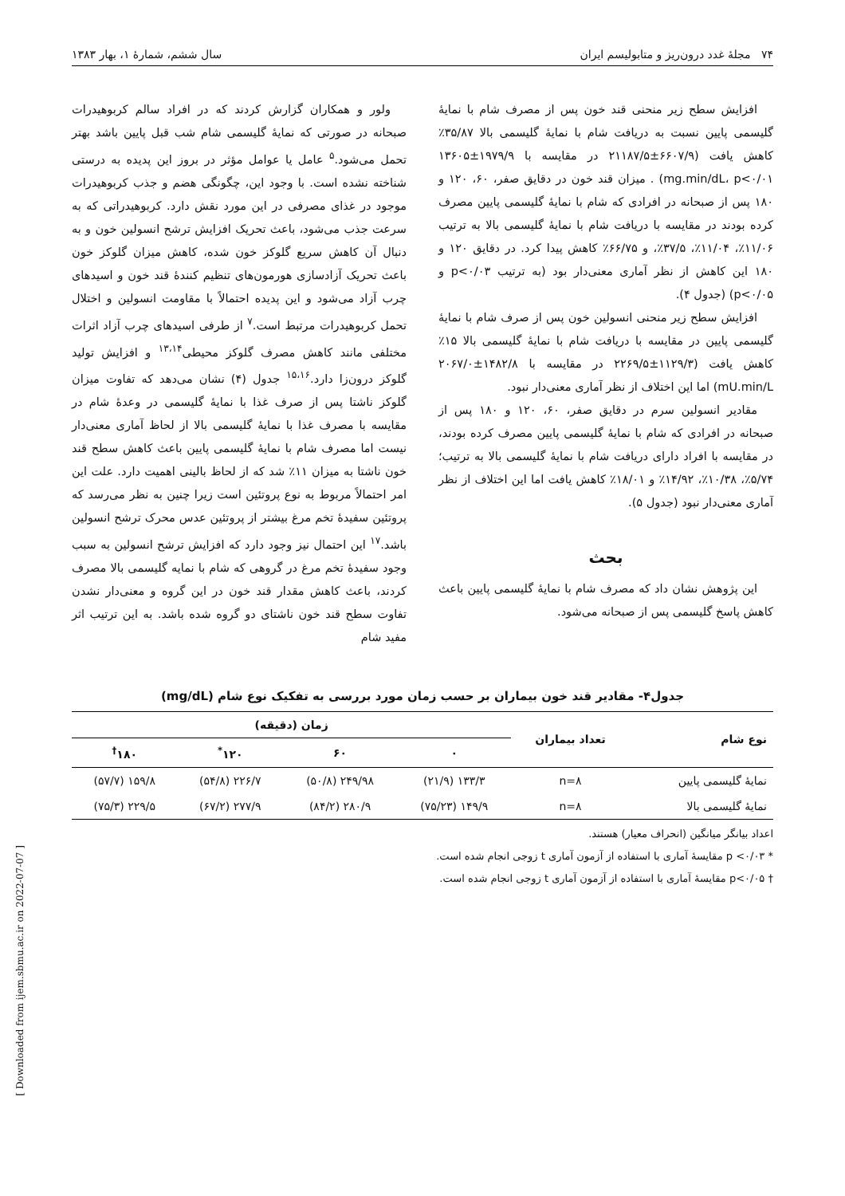۷۴ مجلهٔ غدد درون‌ریز و متابولیسم ایران سال ششم، شمارهٔ ۱، بهار ۱۳۸۳
افزایش سطح زیر منحنی قند خون پس از مصرف شام با نمایهٔ گلیسمی پایین نسبت به دریافت شام با نمایهٔ گلیسمی بالا ۳۵/۸۷٪ کاهش یافت (۶۶۰۷/۹±۲۱۱۸۷/۵ در مقایسه با ۱۹۷۹/۹±۱۳۶۰۵ mg.min/dL، p<۰/۰۱) . میزان قند خون در دقایق صفر، ۶۰، ۱۲۰ و ۱۸۰ پس از صبحانه در افرادی که شام با نمایهٔ گلیسمی پایین مصرف کرده بودند در مقایسه با دریافت شام با نمایهٔ گلیسمی بالا به ترتیب ۱۱/۰۶٪، ۱۱/۰۴٪، ۳۷/۵٪، و ۶۶/۷۵٪ کاهش پیدا کرد. در دقایق ۱۲۰ و ۱۸۰ این کاهش از نظر آماری معنی‌دار بود (به ترتیب p<۰/۰۳ و p<۰/۰۵) (جدول ۴).
افزایش سطح زیر منحنی انسولین خون پس از صرف شام با نمایهٔ گلیسمی پایین در مقایسه با دریافت شام با نمایهٔ گلیسمی بالا ۱۵٪ کاهش یافت (۱۱۲۹/۳±۲۲۶۹/۵ در مقایسه با ۱۴۸۲/۸±۲۰۶۷/۰ mU.min/L) اما این اختلاف از نظر آماری معنی‌دار نبود.
مقادیر انسولین سرم در دقایق صفر، ۶۰، ۱۲۰ و ۱۸۰ پس از صبحانه در افرادی که شام با نمایهٔ گلیسمی پایین مصرف کرده بودند، در مقایسه با افراد دارای دریافت شام با نمایهٔ گلیسمی بالا به ترتیب؛ ۵/۷۴٪، ۱۰/۳۸٪، ۱۴/۹۲٪ و ۱۸/۰۱٪ کاهش یافت اما این اختلاف از نظر آماری معنی‌دار نبود (جدول ۵).
بحث
این پژوهش نشان داد که مصرف شام با نمایهٔ گلیسمی پایین باعث کاهش پاسخ گلیسمی پس از صبحانه می‌شود.
ولور و همکاران گزارش کردند که در افراد سالم کربوهیدرات صبحانه در صورتی که نمایهٔ گلیسمی شام شب قبل پایین باشد بهتر تحمل می‌شود.<sup>۵</sup> عامل یا عوامل مؤثر در بروز این پدیده به درستی شناخته نشده است. با وجود این، چگونگی هضم و جذب کربوهیدرات موجود در غذای مصرفی در این مورد نقش دارد. کربوهیدراتی که به سرعت جذب می‌شود، باعث تحریک افزایش ترشح انسولین خون و به دنبال آن کاهش سریع گلوکز خون شده، کاهش میزان گلوکز خون باعث تحریک آزادسازی هورمون‌های تنظیم کنندهٔ قند خون و اسیدهای چرب آزاد می‌شود و این پدیده احتمالاً با مقاومت انسولین و اختلال تحمل کربوهیدرات مرتبط است.<sup>۷</sup> از طرفی اسیدهای چرب آزاد اثرات مختلفی مانند کاهش مصرف گلوکز محیطی<sup>۱۳،۱۴</sup> و افزایش تولید گلوکز درون‌زا دارد.<sup>۱۵،۱۶</sup> جدول (۴) نشان می‌دهد که تفاوت میزان گلوکز ناشتا پس از صرف غذا با نمایهٔ گلیسمی در وعدهٔ شام در مقایسه با مصرف غذا با نمایهٔ گلیسمی بالا از لحاظ آماری معنی‌دار نیست اما مصرف شام با نمایهٔ گلیسمی پایین باعث کاهش سطح قند خون ناشتا به میزان ۱۱٪ شد که از لحاظ بالینی اهمیت دارد. علت این امر احتمالاً مربوط به نوع پروتئین است زیرا چنین به نظر می‌رسد که پروتئین سفیدهٔ تخم مرغ بیشتر از پروتئین عدس محرک ترشح انسولین باشد.<sup>۱۷</sup> این احتمال نیز وجود دارد که افزایش ترشح انسولین به سبب وجود سفیدهٔ تخم مرغ در گروهی که شام با نمایه گلیسمی بالا مصرف کردند، باعث کاهش مقدار قند خون در این گروه و معنی‌دار نشدن تفاوت سطح قند خون ناشتای دو گروه شده باشد. به این ترتیب اثر مفید شام
جدول۴- مقادیر قند خون بیماران بر حسب زمان مورد بررسی به تفکیک نوع شام (mg/dL)
| نوع شام | تعداد بیماران | زمان (دقیقه) | | | |
| --- | --- | --- | --- | --- | --- |
| | | ۰ | ۶۰ | ۱۲۰<sup>*</sup> | ۱۸۰<sup>†</sup> |
| نمایهٔ گلیسمی پایین | n=۸ | ۱۳۳/۳ (۲۱/۹) | ۲۴۹/۹۸ (۵۰/۸) | ۲۲۶/۷ (۵۴/۸) | ۱۵۹/۸ (۵۷/۷) |
| نمایهٔ گلیسمی بالا | n=۸ | ۱۴۹/۹ (۷۵/۲۳) | ۲۸۰/۹ (۸۴/۲) | ۲۷۷/۹ (۶۷/۲) | ۲۲۹/۵ (۷۵/۳) |
اعداد بیانگر میانگین (انحراف معیار) هستند.
* p <۰/۰۳ مقایسهٔ آماری با استفاده از آزمون آماری t زوجی انجام شده است.
† p<۰/۰۵ مقایسهٔ آماری با استفاده از آزمون آماری t زوجی انجام شده است.
[ Downloaded from ijem.sbmu.ac.ir on 2022-07-07 ]